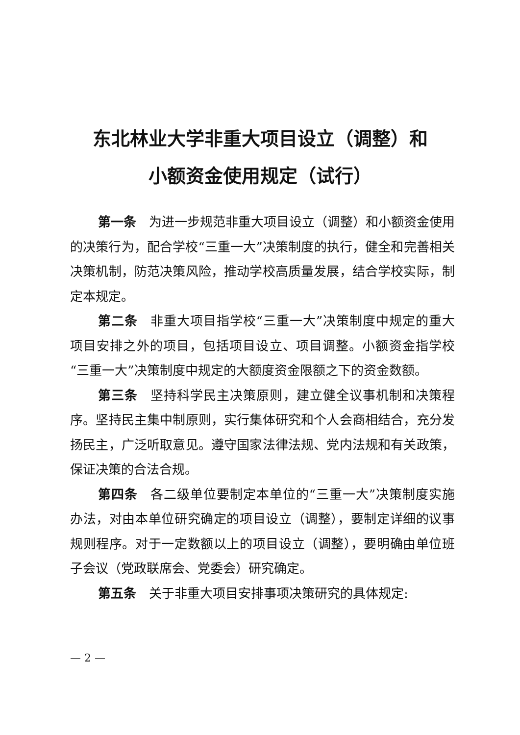东北林业大学非重大项目设立（调整）和
小额资金使用规定（试行）
第一条 为进一步规范非重大项目设立（调整）和小额资金使用的决策行为，配合学校“三重一大”决策制度的执行，健全和完善相关决策机制，防范决策风险，推动学校高质量发展，结合学校实际，制定本规定。
第二条 非重大项目指学校“三重一大”决策制度中规定的重大项目安排之外的项目，包括项目设立、项目调整。小额资金指学校“三重一大”决策制度中规定的大额度资金限额之下的资金数额。
第三条 坚持科学民主决策原则，建立健全议事机制和决策程序。坚持民主集中制原则，实行集体研究和个人会商相结合，充分发扬民主，广泛听取意见。遵守国家法律法规、党内法规和有关政策，保证决策的合法合规。
第四条 各二级单位要制定本单位的“三重一大”决策制度实施办法，对由本单位研究确定的项目设立（调整），要制定详细的议事规则程序。对于一定数额以上的项目设立（调整），要明确由单位班子会议（党政联席会、党委会）研究确定。
第五条 关于非重大项目安排事项决策研究的具体规定:
— 2 —